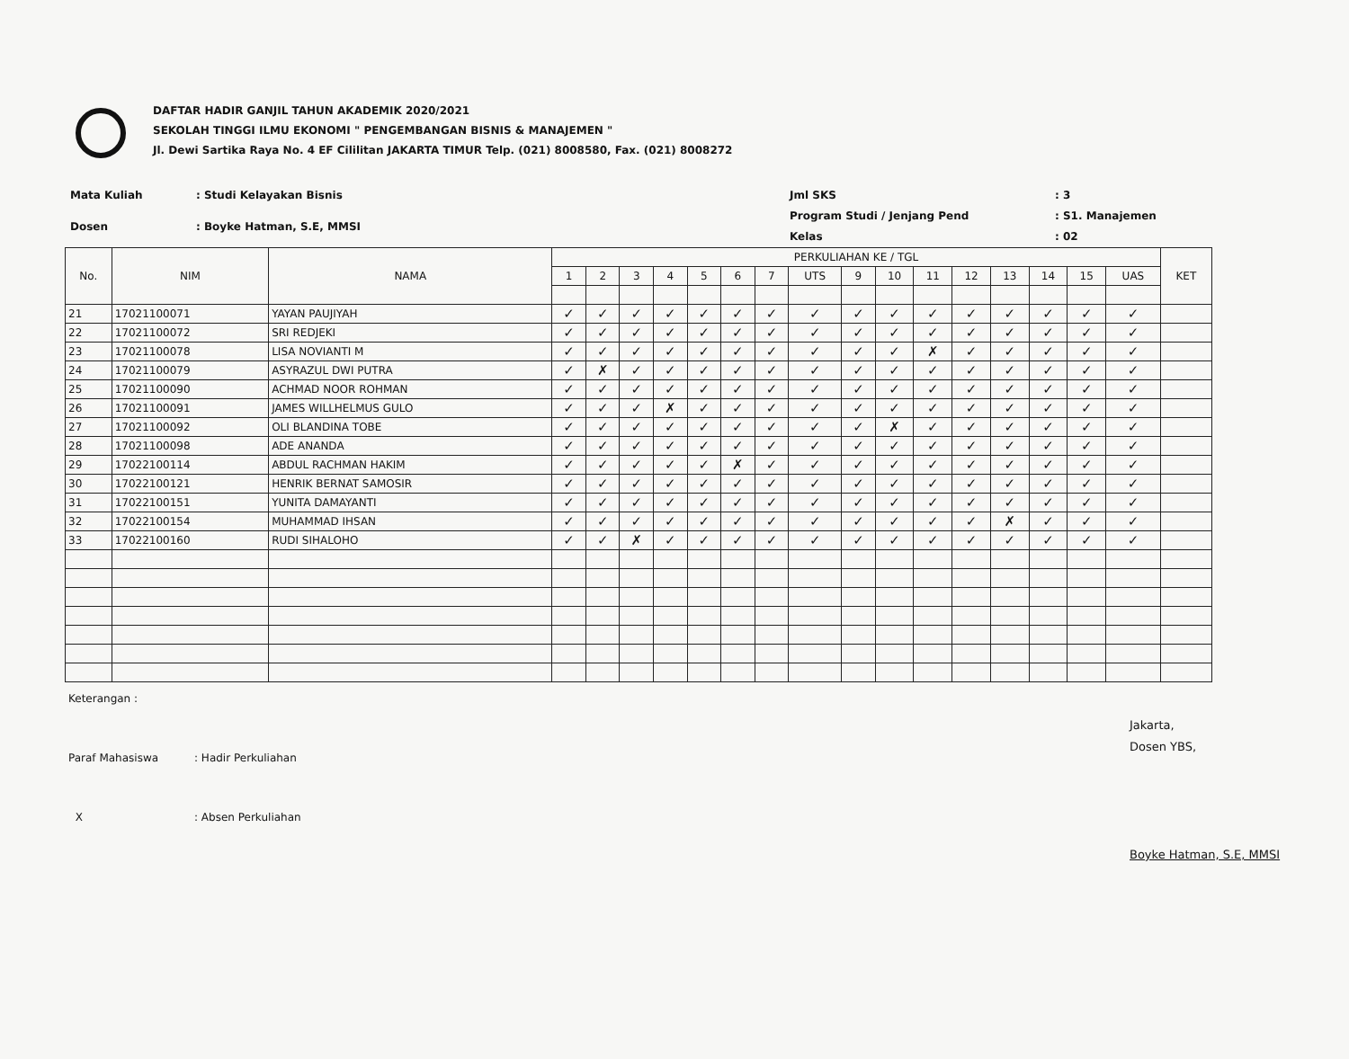DAFTAR HADIR GANJIL TAHUN AKADEMIK 2020/2021
SEKOLAH TINGGI ILMU EKONOMI " PENGEMBANGAN BISNIS & MANAJEMEN "
Jl. Dewi Sartika Raya No. 4 EF Cililitan JAKARTA TIMUR Telp. (021) 8008580, Fax. (021) 8008272
Mata Kuliah: Studi Kelayakan Bisnis Dosen: Boyke Hatman, S.E, MMSI Jml SKS: 3 Program Studi / Jenjang Pend: S1. Manajemen Kelas: 02
| No. | NIM | NAMA | PERKULIAHAN KE / TGL | | | | | | | | | | | | | | | | KET |
| --- | --- | --- | --- | --- | --- | --- | --- | --- | --- | --- | --- | --- | --- | --- | --- | --- | --- | --- | --- |
| | | | 1 | 2 | 3 | 4 | 5 | 6 | 7 | UTS | 9 | 10 | 11 | 12 | 13 | 14 | 15 | UAS | |
| 21 | 17021100071 | YAYAN PAUJIYAH | ✓ | ✓ | ✓ | ✓ | ✓ | ✓ | ✓ | ✓ | ✓ | ✓ | ✓ | ✓ | ✓ | ✓ | ✓ | ✓ | |
| 22 | 17021100072 | SRI REDJEKI | ✓ | ✓ | ✓ | ✓ | ✓ | ✓ | ✓ | ✓ | ✓ | ✓ | ✓ | ✓ | ✓ | ✓ | ✓ | ✓ | |
| 23 | 17021100078 | LISA NOVIANTI M | ✓ | ✓ | ✓ | ✓ | ✓ | ✓ | ✓ | ✓ | ✓ | ✓ | ✗ | ✓ | ✓ | ✓ | ✓ | ✓ | |
| 24 | 17021100079 | ASYRAZUL DWI PUTRA | ✓ | ✗ | ✓ | ✓ | ✓ | ✓ | ✓ | ✓ | ✓ | ✓ | ✓ | ✓ | ✓ | ✓ | ✓ | ✓ | |
| 25 | 17021100090 | ACHMAD NOOR ROHMAN | ✓ | ✓ | ✓ | ✓ | ✓ | ✓ | ✓ | ✓ | ✓ | ✓ | ✓ | ✓ | ✓ | ✓ | ✓ | ✓ | |
| 26 | 17021100091 | JAMES WILLHELMUS GULO | ✓ | ✓ | ✓ | ✗ | ✓ | ✓ | ✓ | ✓ | ✓ | ✓ | ✓ | ✓ | ✓ | ✓ | ✓ | ✓ | |
| 27 | 17021100092 | OLI BLANDINA TOBE | ✓ | ✓ | ✓ | ✓ | ✓ | ✓ | ✓ | ✓ | ✓ | ✗ | ✓ | ✓ | ✓ | ✓ | ✓ | ✓ | |
| 28 | 17021100098 | ADE ANANDA | ✓ | ✓ | ✓ | ✓ | ✓ | ✓ | ✓ | ✓ | ✓ | ✓ | ✓ | ✓ | ✓ | ✓ | ✓ | ✓ | |
| 29 | 17022100114 | ABDUL RACHMAN HAKIM | ✓ | ✓ | ✓ | ✓ | ✓ | ✗ | ✓ | ✓ | ✓ | ✓ | ✓ | ✓ | ✓ | ✓ | ✓ | ✓ | |
| 30 | 17022100121 | HENRIK BERNAT SAMOSIR | ✓ | ✓ | ✓ | ✓ | ✓ | ✓ | ✓ | ✓ | ✓ | ✓ | ✓ | ✓ | ✓ | ✓ | ✓ | ✓ | |
| 31 | 17022100151 | YUNITA DAMAYANTI | ✓ | ✓ | ✓ | ✓ | ✓ | ✓ | ✓ | ✓ | ✓ | ✓ | ✓ | ✓ | ✓ | ✓ | ✓ | ✓ | |
| 32 | 17022100154 | MUHAMMAD IHSAN | ✓ | ✓ | ✓ | ✓ | ✓ | ✓ | ✓ | ✓ | ✓ | ✓ | ✓ | ✓ | ✗ | ✓ | ✓ | ✓ | |
| 33 | 17022100160 | RUDI SIHALOHO | ✓ | ✓ | ✗ | ✓ | ✓ | ✓ | ✓ | ✓ | ✓ | ✓ | ✓ | ✓ | ✓ | ✓ | ✓ | ✓ | |
Keterangan : Paraf Mahasiswa: Hadir Perkuliahan X: Absen Perkuliahan
Jakarta,
Dosen YBS,
Boyke Hatman, S.E, MMSI